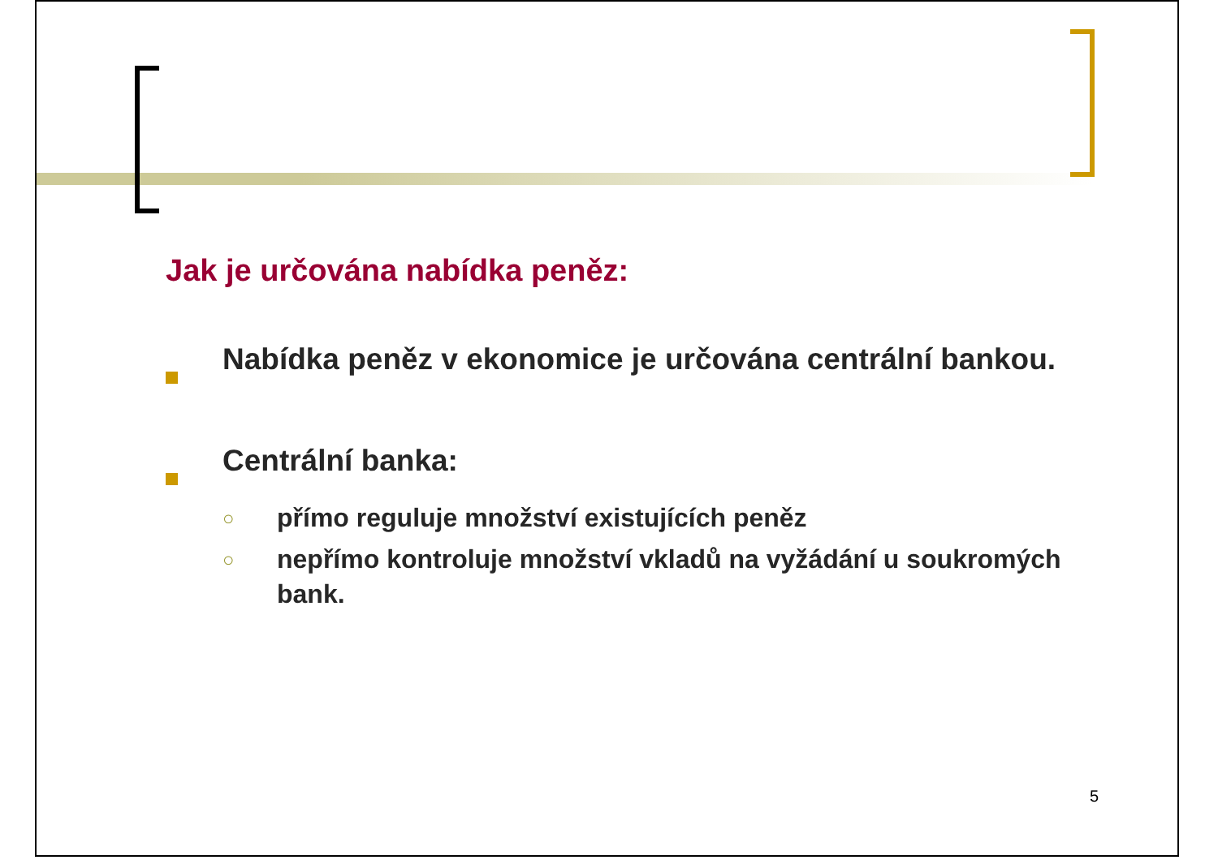Jak je určována nabídka peněz:
Nabídka peněz v ekonomice je určována centrální bankou.
Centrální banka:
○
přímo reguluje množství existujících peněz
○
nepřímo kontroluje množství vkladů na vyžádání u soukromých bank.
5